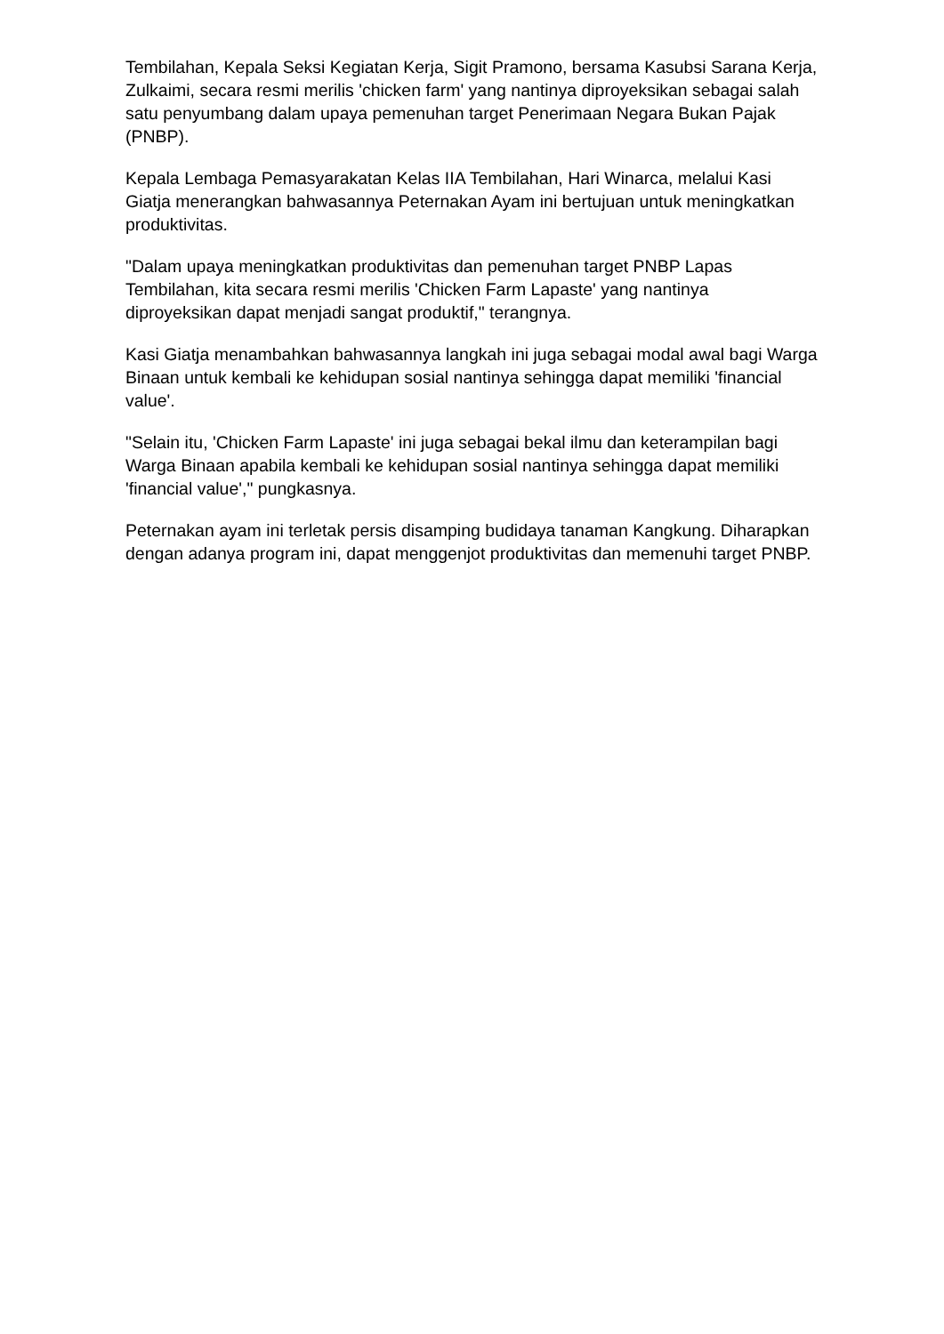Tembilahan, Kepala Seksi Kegiatan Kerja, Sigit Pramono, bersama Kasubsi Sarana Kerja, Zulkaimi, secara resmi merilis 'chicken farm' yang nantinya diproyeksikan sebagai salah satu penyumbang dalam upaya pemenuhan target Penerimaan Negara Bukan Pajak (PNBP).
Kepala Lembaga Pemasyarakatan Kelas IIA Tembilahan, Hari Winarca, melalui Kasi Giatja menerangkan bahwasannya Peternakan Ayam ini bertujuan untuk meningkatkan produktivitas.
"Dalam upaya meningkatkan produktivitas dan pemenuhan target PNBP Lapas Tembilahan, kita secara resmi merilis 'Chicken Farm Lapaste' yang nantinya diproyeksikan dapat menjadi sangat produktif," terangnya.
Kasi Giatja menambahkan bahwasannya langkah ini juga sebagai modal awal bagi Warga Binaan untuk kembali ke kehidupan sosial nantinya sehingga dapat memiliki 'financial value'.
"Selain itu, 'Chicken Farm Lapaste' ini juga sebagai bekal ilmu dan keterampilan bagi Warga Binaan apabila kembali ke kehidupan sosial nantinya sehingga dapat memiliki 'financial value'," pungkasnya.
Peternakan ayam ini terletak persis disamping budidaya tanaman Kangkung. Diharapkan dengan adanya program ini, dapat menggenjot produktivitas dan memenuhi target PNBP.